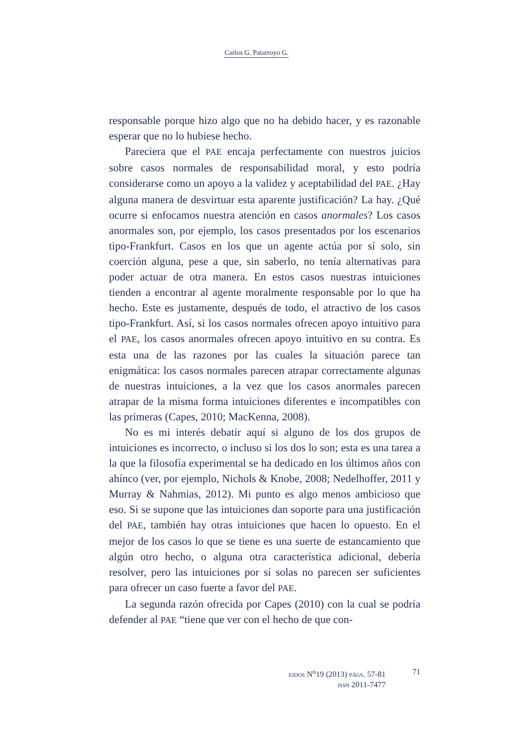Carlos G. Patarroyo G.
responsable porque hizo algo que no ha debido hacer, y es razonable esperar que no lo hubiese hecho.
Pareciera que el PAE encaja perfectamente con nuestros juicios sobre casos normales de responsabilidad moral, y esto podría considerarse como un apoyo a la validez y aceptabilidad del PAE. ¿Hay alguna manera de desvirtuar esta aparente justificación? La hay. ¿Qué ocurre si enfocamos nuestra atención en casos anormales? Los casos anormales son, por ejemplo, los casos presentados por los escenarios tipo-Frankfurt. Casos en los que un agente actúa por sí solo, sin coerción alguna, pese a que, sin saberlo, no tenía alternativas para poder actuar de otra manera. En estos casos nuestras intuiciones tienden a encontrar al agente moralmente responsable por lo que ha hecho. Este es justamente, después de todo, el atractivo de los casos tipo-Frankfurt. Así, si los casos normales ofrecen apoyo intuitivo para el PAE, los casos anormales ofrecen apoyo intuitivo en su contra. Es esta una de las razones por las cuales la situación parece tan enigmática: los casos normales parecen atrapar correctamente algunas de nuestras intuiciones, a la vez que los casos anormales parecen atrapar de la misma forma intuiciones diferentes e incompatibles con las primeras (Capes, 2010; MacKenna, 2008).
No es mi interés debatir aquí si alguno de los dos grupos de intuiciones es incorrecto, o incluso si los dos lo son; esta es una tarea a la que la filosofía experimental se ha dedicado en los últimos años con ahínco (ver, por ejemplo, Nichols & Knobe, 2008; Nedelhoffer, 2011 y Murray & Nahmias, 2012). Mi punto es algo menos ambicioso que eso. Si se supone que las intuiciones dan soporte para una justificación del PAE, también hay otras intuiciones que hacen lo opuesto. En el mejor de los casos lo que se tiene es una suerte de estancamiento que algún otro hecho, o alguna otra característica adicional, debería resolver, pero las intuiciones por sí solas no parecen ser suficientes para ofrecer un caso fuerte a favor del PAE.
La segunda razón ofrecida por Capes (2010) con la cual se podría defender al PAE “tiene que ver con el hecho de que con-
EIDOS N<sup>o</sup>19 (2013) PÁGS. 57-81
ISSN 2011-7477
71